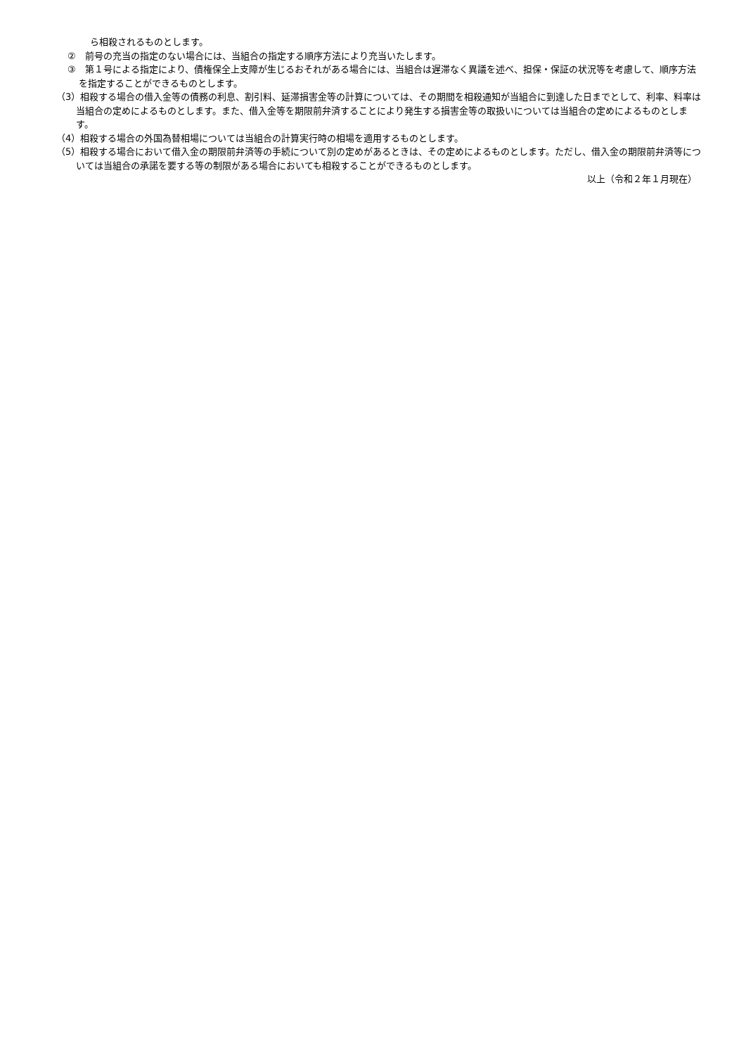ら相殺されるものとします。
②　前号の充当の指定のない場合には、当組合の指定する順序方法により充当いたします。
③　第１号による指定により、債権保全上支障が生じるおそれがある場合には、当組合は遅滞なく異議を述べ、担保・保証の状況等を考慮して、順序方法を指定することができるものとします。
（3）相殺する場合の借入金等の債務の利息、割引料、延滞損害金等の計算については、その期間を相殺通知が当組合に到達した日までとして、利率、料率は当組合の定めによるものとします。また、借入金等を期限前弁済することにより発生する損害金等の取扱いについては当組合の定めによるものとします。
（4）相殺する場合の外国為替相場については当組合の計算実行時の相場を適用するものとします。
（5）相殺する場合において借入金の期限前弁済等の手続について別の定めがあるときは、その定めによるものとします。ただし、借入金の期限前弁済等については当組合の承諾を要する等の制限がある場合においても相殺することができるものとします。
以上（令和２年１月現在）